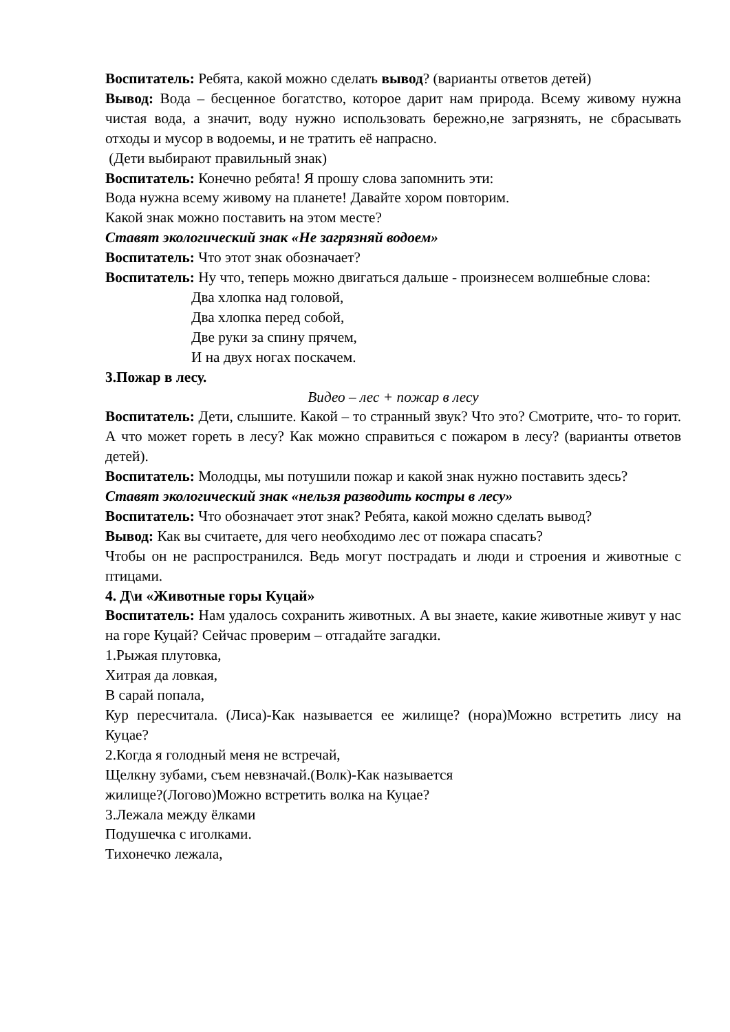Воспитатель: Ребята, какой можно сделать вывод? (варианты ответов детей)
Вывод: Вода – бесценное богатство, которое дарит нам природа. Всему живому нужна чистая вода, а значит, воду нужно использовать бережно,не загрязнять, не сбрасывать отходы и мусор в водоемы, и не тратить её напрасно.
(Дети выбирают правильный знак)
Воспитатель: Конечно ребята! Я прошу слова запомнить эти:
Вода нужна всему живому на планете! Давайте хором повторим.
Какой знак можно поставить на этом месте?
Ставят экологический знак «Не загрязняй водоем»
Воспитатель: Что этот знак обозначает?
Воспитатель: Ну что, теперь можно двигаться дальше - произнесем волшебные слова:
Два хлопка над головой,
Два хлопка перед собой,
Две руки за спину прячем,
И на двух ногах поскачем.
3.Пожар в лесу.
Видео – лес + пожар в лесу
Воспитатель: Дети, слышите. Какой – то странный звук? Что это? Смотрите, что- то горит. А что может гореть в лесу? Как можно справиться с пожаром в лесу? (варианты ответов детей).
Воспитатель: Молодцы, мы потушили пожар и какой знак нужно поставить здесь?
Ставят экологический знак «нельзя разводить костры в лесу»
Воспитатель: Что обозначает этот знак? Ребята, какой можно сделать вывод?
Вывод: Как вы считаете, для чего необходимо лес от пожара спасать?
Чтобы он не распространился. Ведь могут пострадать и люди и строения и животные с птицами.
4. Д\и «Животные горы Куцай»
Воспитатель: Нам удалось сохранить животных. А вы знаете, какие животные живут у нас на горе Куцай? Сейчас проверим – отгадайте загадки.
1.Рыжая плутовка,
Хитрая да ловкая,
В сарай попала,
Кур пересчитала. (Лиса)-Как называется ее жилище? (нора)Можно встретить лису на Куцае?
2.Когда я голодный меня не встречай,
Щелкну зубами, съем невзначай.(Волк)-Как называется
жилище?(Логово)Можно встретить волка на Куцае?
3.Лежала между ёлками
Подушечка с иголками.
Тихонечко лежала,